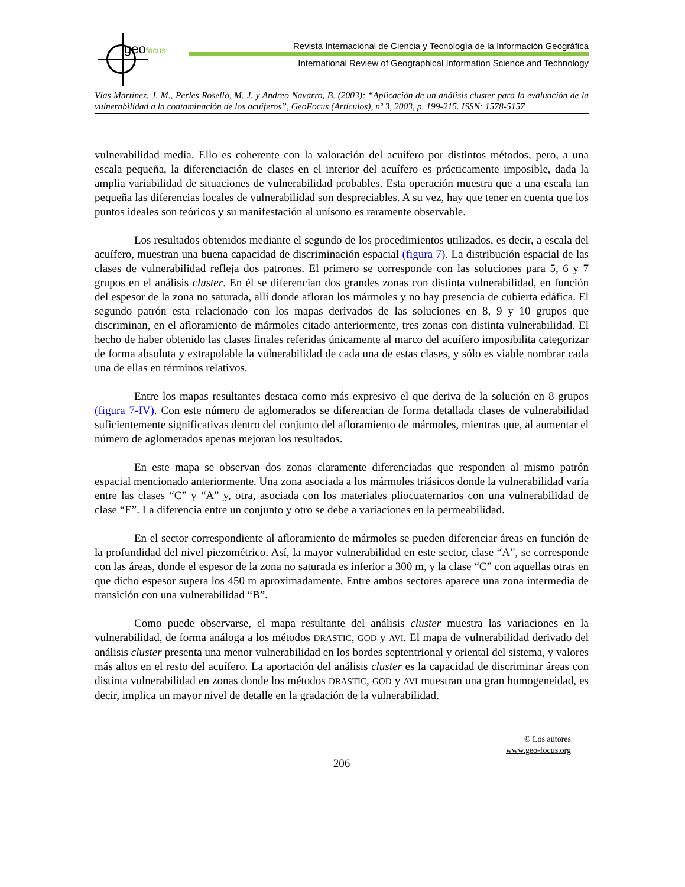geofocus
Revista Internacional de Ciencia y Tecnología de la Información Geográfica
International Review of Geographical Information Science and Technology
Vías Martínez, J. M., Perles Roselló, M. J. y Andreo Navarro, B. (2003): “Aplicación de un análisis cluster para la evaluación de la vulnerabilidad a la contaminación de los acuíferos”, GeoFocus (Artículos), nº 3, 2003, p. 199-215. ISSN: 1578-5157
vulnerabilidad media. Ello es coherente con la valoración del acuífero por distintos métodos, pero, a una escala pequeña, la diferenciación de clases en el interior del acuífero es prácticamente imposible, dada la amplia variabilidad de situaciones de vulnerabilidad probables. Esta operación muestra que a una escala tan pequeña las diferencias locales de vulnerabilidad son despreciables. A su vez, hay que tener en cuenta que los puntos ideales son teóricos y su manifestación al unísono es raramente observable.
Los resultados obtenidos mediante el segundo de los procedimientos utilizados, es decir, a escala del acuífero, muestran una buena capacidad de discriminación espacial (figura 7). La distribución espacial de las clases de vulnerabilidad refleja dos patrones. El primero se corresponde con las soluciones para 5, 6 y 7 grupos en el análisis cluster. En él se diferencian dos grandes zonas con distinta vulnerabilidad, en función del espesor de la zona no saturada, allí donde afloran los mármoles y no hay presencia de cubierta edáfica. El segundo patrón esta relacionado con los mapas derivados de las soluciones en 8, 9 y 10 grupos que discriminan, en el afloramiento de mármoles citado anteriormente, tres zonas con distinta vulnerabilidad. El hecho de haber obtenido las clases finales referidas únicamente al marco del acuífero imposibilita categorizar de forma absoluta y extrapolable la vulnerabilidad de cada una de estas clases, y sólo es viable nombrar cada una de ellas en términos relativos.
Entre los mapas resultantes destaca como más expresivo el que deriva de la solución en 8 grupos (figura 7-IV). Con este número de aglomerados se diferencian de forma detallada clases de vulnerabilidad suficientemente significativas dentro del conjunto del afloramiento de mármoles, mientras que, al aumentar el número de aglomerados apenas mejoran los resultados.
En este mapa se observan dos zonas claramente diferenciadas que responden al mismo patrón espacial mencionado anteriormente. Una zona asociada a los mármoles triásicos donde la vulnerabilidad varía entre las clases “C” y “A” y, otra, asociada con los materiales pliocuaternarios con una vulnerabilidad de clase “E”. La diferencia entre un conjunto y otro se debe a variaciones en la permeabilidad.
En el sector correspondiente al afloramiento de mármoles se pueden diferenciar áreas en función de la profundidad del nivel piezométrico. Así, la mayor vulnerabilidad en este sector, clase “A”, se corresponde con las áreas, donde el espesor de la zona no saturada es inferior a 300 m, y la clase “C” con aquellas otras en que dicho espesor supera los 450 m aproximadamente. Entre ambos sectores aparece una zona intermedia de transición con una vulnerabilidad “B”.
Como puede observarse, el mapa resultante del análisis cluster muestra las variaciones en la vulnerabilidad, de forma análoga a los métodos DRASTIC, GOD y AVI. El mapa de vulnerabilidad derivado del análisis cluster presenta una menor vulnerabilidad en los bordes septentrional y oriental del sistema, y valores más altos en el resto del acuífero. La aportación del análisis cluster es la capacidad de discriminar áreas con distinta vulnerabilidad en zonas donde los métodos DRASTIC, GOD y AVI muestran una gran homogeneidad, es decir, implica un mayor nivel de detalle en la gradación de la vulnerabilidad.
© Los autores
www.geo-focus.org
206